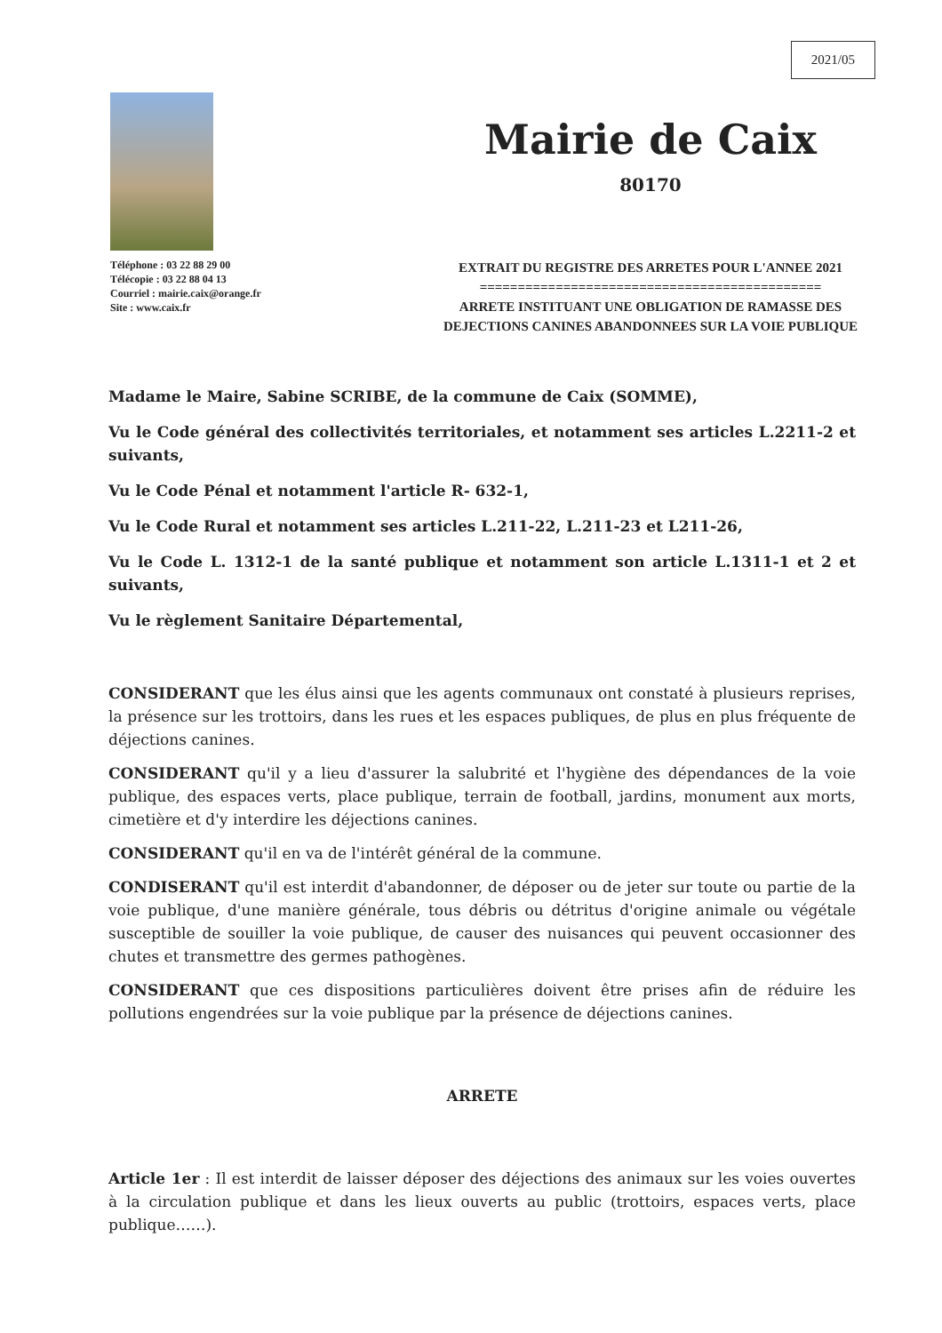2021/05
Téléphone : 03 22 88 29 00
Télécopie : 03 22 88 04 13
Courriel : mairie.caix@orange.fr
Site : www.caix.fr
Mairie de Caix
80170
EXTRAIT DU REGISTRE DES ARRETES POUR L'ANNEE 2021
=============================================
ARRETE INSTITUANT UNE OBLIGATION DE RAMASSE DES
DEJECTIONS CANINES ABANDONNEES SUR LA VOIE PUBLIQUE
Madame le Maire, Sabine SCRIBE, de la commune de Caix (SOMME),
Vu le Code général des collectivités territoriales, et notamment ses articles L.2211-2 et suivants,
Vu le Code Pénal et notamment l'article R- 632-1,
Vu le Code Rural et notamment ses articles L.211-22, L.211-23 et L211-26,
Vu le Code L. 1312-1 de la santé publique et notamment son article L.1311-1 et 2 et suivants,
Vu le règlement Sanitaire Départemental,
CONSIDERANT que les élus ainsi que les agents communaux ont constaté à plusieurs reprises, la présence sur les trottoirs, dans les rues et les espaces publiques, de plus en plus fréquente de déjections canines.
CONSIDERANT qu'il y a lieu d'assurer la salubrité et l'hygiène des dépendances de la voie publique, des espaces verts, place publique, terrain de football, jardins, monument aux morts, cimetière et d'y interdire les déjections canines.
CONSIDERANT qu'il en va de l'intérêt général de la commune.
CONDISERANT qu'il est interdit d'abandonner, de déposer ou de jeter sur toute ou partie de la voie publique, d'une manière générale, tous débris ou détritus d'origine animale ou végétale susceptible de souiller la voie publique, de causer des nuisances qui peuvent occasionner des chutes et transmettre des germes pathogènes.
CONSIDERANT que ces dispositions particulières doivent être prises afin de réduire les pollutions engendrées sur la voie publique par la présence de déjections canines.
ARRETE
Article 1er : Il est interdit de laisser déposer des déjections des animaux sur les voies ouvertes à la circulation publique et dans les lieux ouverts au public (trottoirs, espaces verts, place publique……).